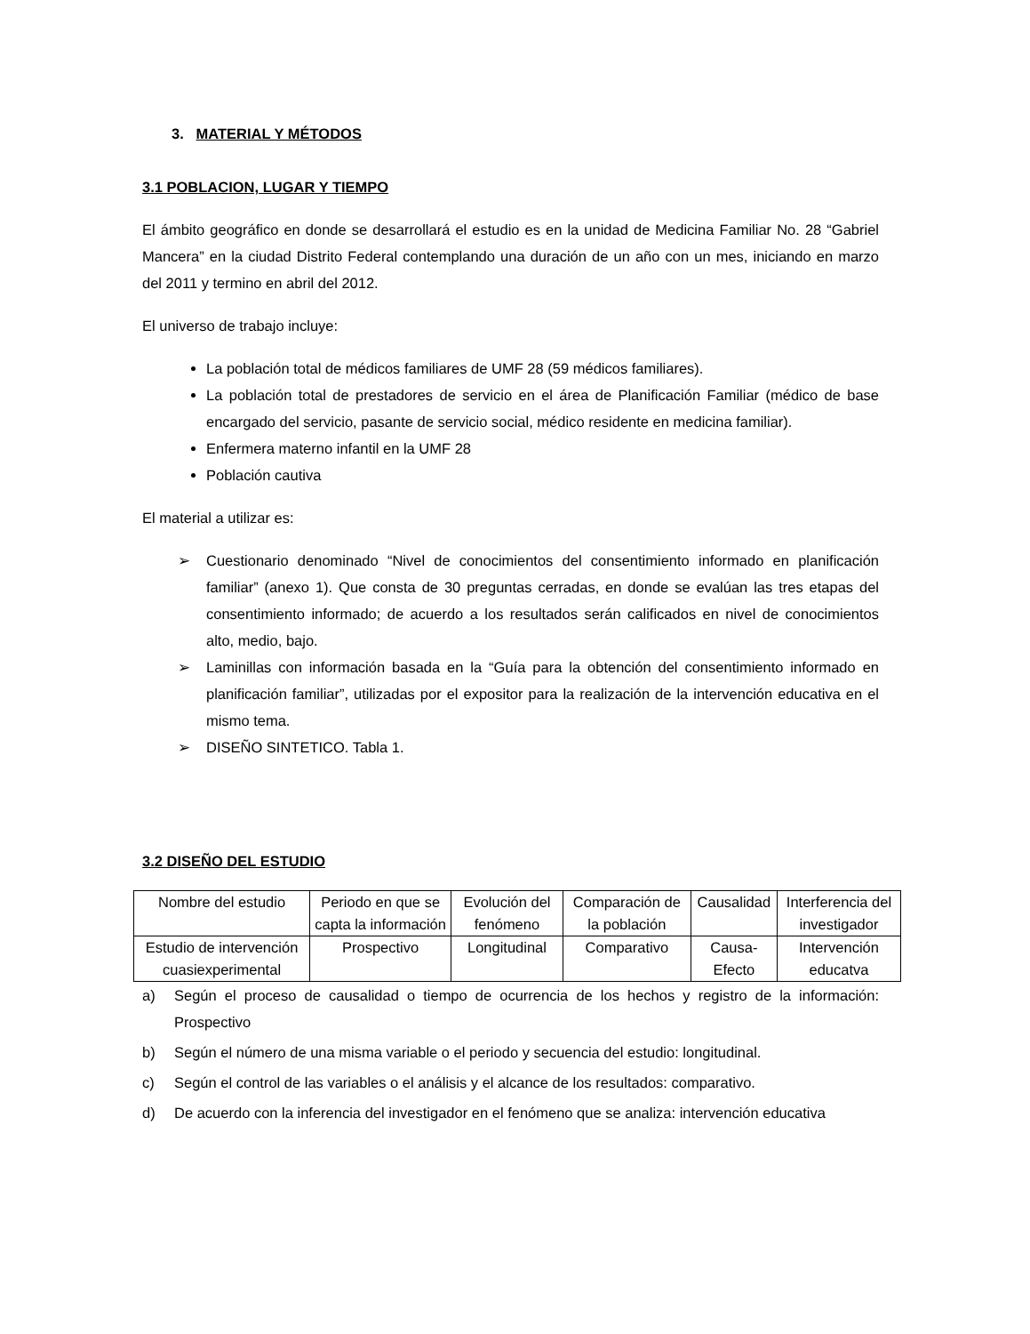3. MATERIAL Y MÉTODOS
3.1 POBLACION, LUGAR Y TIEMPO
El ámbito geográfico en donde se desarrollará el estudio es en la unidad de Medicina Familiar No. 28 “Gabriel Mancera” en la ciudad Distrito Federal contemplando una duración de un año con un mes, iniciando en marzo del 2011 y termino en abril del 2012.
El universo de trabajo incluye:
La población total de médicos familiares de UMF 28 (59 médicos familiares).
La población total de prestadores de servicio en el área de Planificación Familiar (médico de base encargado del servicio, pasante de servicio social, médico residente en medicina familiar).
Enfermera materno infantil en la UMF 28
Población cautiva
El material a utilizar es:
➢ Cuestionario denominado “Nivel de conocimientos del consentimiento informado en planificación familiar” (anexo 1). Que consta de 30 preguntas cerradas, en donde se evalúan las tres etapas del consentimiento informado; de acuerdo a los resultados serán calificados en nivel de conocimientos alto, medio, bajo.
➢ Laminillas con información basada en la “Guía para la obtención del consentimiento informado en planificación familiar”, utilizadas por el expositor para la realización de la intervención educativa en el mismo tema.
➢ DISEÑO SINTETICO. Tabla 1.
3.2 DISEÑO DEL ESTUDIO
| Nombre del estudio | Periodo en que se capta la información | Evolución del fenómeno | Comparación de la población | Causalidad | Interferencia del investigador |
| Estudio de intervención cuasiexperimental | Prospectivo | Longitudinal | Comparativo | Causa-Efecto | Intervención educatva |
a) Según el proceso de causalidad o tiempo de ocurrencia de los hechos y registro de la información: Prospectivo
b) Según el número de una misma variable o el periodo y secuencia del estudio: longitudinal.
c) Según el control de las variables o el análisis y el alcance de los resultados: comparativo.
d) De acuerdo con la inferencia del investigador en el fenómeno que se analiza: intervención educativa